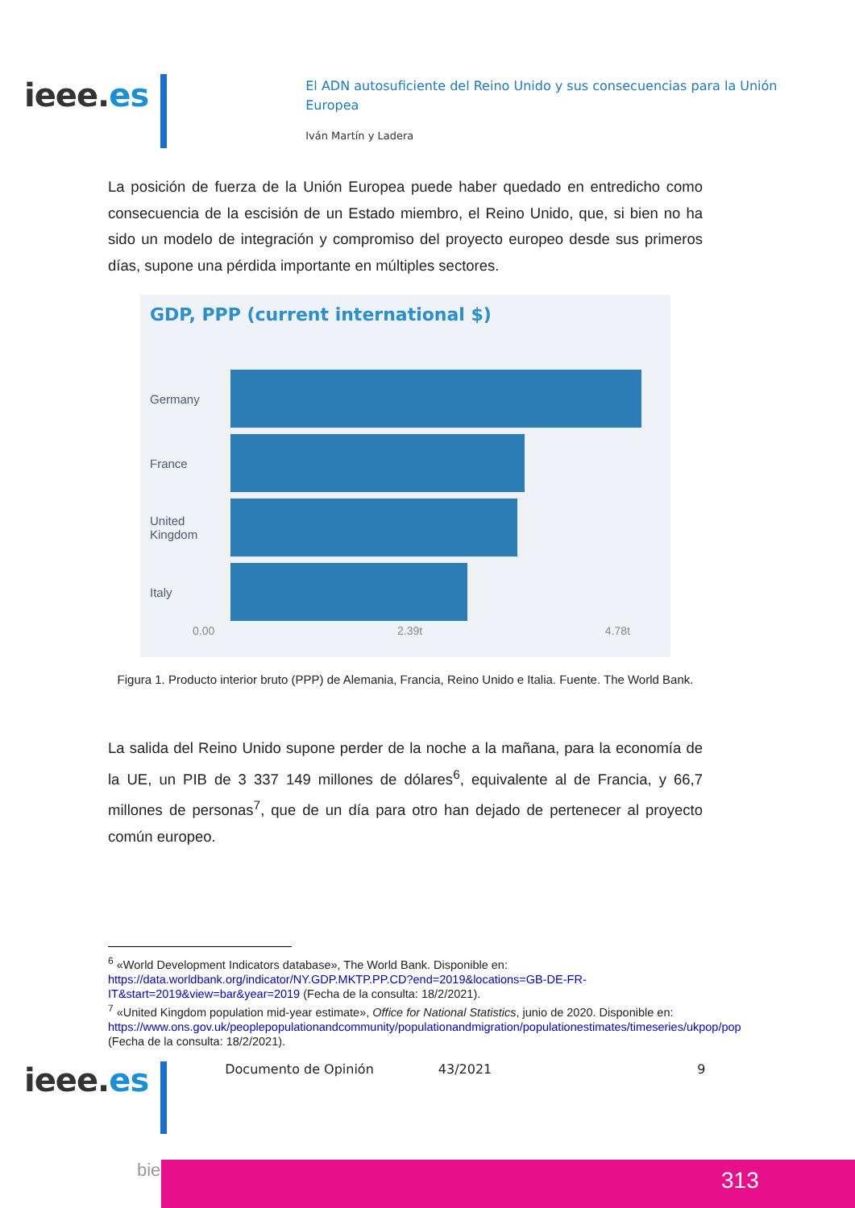ieee.es
El ADN autosuficiente del Reino Unido y sus consecuencias para la Unión Europea
Iván Martín y Ladera
La posición de fuerza de la Unión Europea puede haber quedado en entredicho como consecuencia de la escisión de un Estado miembro, el Reino Unido, que, si bien no ha sido un modelo de integración y compromiso del proyecto europeo desde sus primeros días, supone una pérdida importante en múltiples sectores.
GDP, PPP (current international $)
Germany
France
United Kingdom
Italy
0.00 2.39t 4.78t
Figura 1. Producto interior bruto (PPP) de Alemania, Francia, Reino Unido e Italia. Fuente. The World Bank.
La salida del Reino Unido supone perder de la noche a la mañana, para la economía de la UE, un PIB de 3 337 149 millones de dólares<sup>6</sup>, equivalente al de Francia, y 66,7 millones de personas<sup>7</sup>, que de un día para otro han dejado de pertenecer al proyecto común europeo.
<sup>6</sup> «World Development Indicators database», The World Bank. Disponible en: https://data.worldbank.org/indicator/NY.GDP.MKTP.PP.CD?end=2019&locations=GB-DE-FR-IT&start=2019&view=bar&year=2019 (Fecha de la consulta: 18/2/2021).
<sup>7</sup> «United Kingdom population mid-year estimate», Office for National Statistics, junio de 2020. Disponible en: https://www.ons.gov.uk/peoplepopulationandcommunity/populationandmigration/populationestimates/timeseries/ukpop/pop (Fecha de la consulta: 18/2/2021).
ieee.es
Documento de Opinión 43/2021 9
bie³ 313